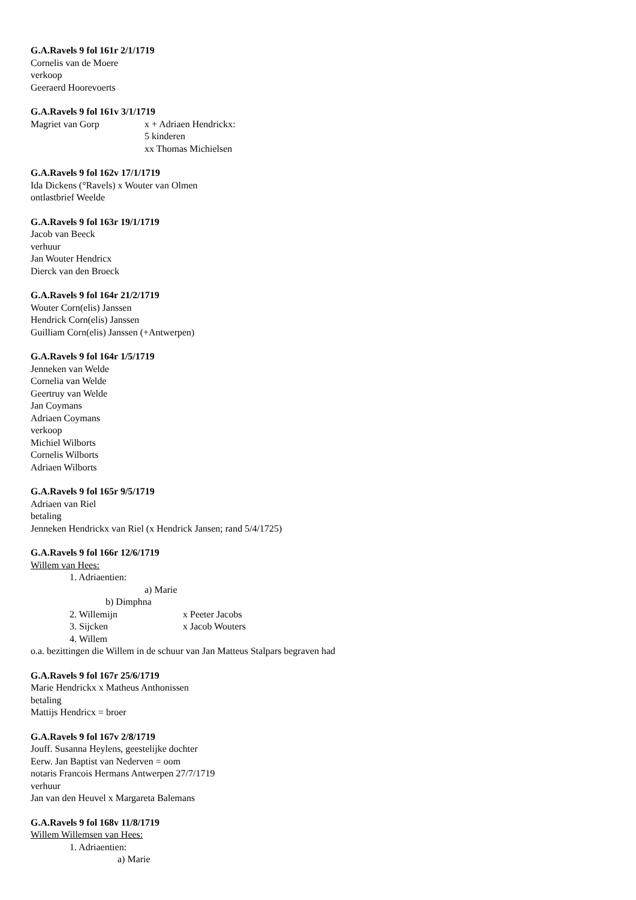G.A.Ravels 9 fol 161r 2/1/1719
Cornelis van de Moere
verkoop
Geeraerd Hoorevoerts
G.A.Ravels 9 fol 161v 3/1/1719
Magriet van Gorp x + Adriaen Hendrickx:
5 kinderen
xx Thomas Michielsen
G.A.Ravels 9 fol 162v 17/1/1719
Ida Dickens (°Ravels) x Wouter van Olmen
ontlastbrief Weelde
G.A.Ravels 9 fol 163r 19/1/1719
Jacob van Beeck
verhuur
Jan Wouter Hendricx
Dierck van den Broeck
G.A.Ravels 9 fol 164r 21/2/1719
Wouter Corn(elis) Janssen
Hendrick Corn(elis) Janssen
Guilliam Corn(elis) Janssen (+Antwerpen)
G.A.Ravels 9 fol 164r 1/5/1719
Jenneken van Welde
Cornelia van Welde
Geertruy van Welde
Jan Coymans
Adriaen Coymans
verkoop
Michiel Wilborts
Cornelis Wilborts
Adriaen Wilborts
G.A.Ravels 9 fol 165r 9/5/1719
Adriaen van Riel
betaling
Jenneken Hendrickx van Riel (x Hendrick Jansen; rand 5/4/1725)
G.A.Ravels 9 fol 166r 12/6/1719
Willem van Hees:
1. Adriaentien:
a) Marie
b) Dimphna
2. Willemijn x Peeter Jacobs
3. Sijcken x Jacob Wouters
4. Willem
o.a. bezittingen die Willem in de schuur van Jan Matteus Stalpars begraven had
G.A.Ravels 9 fol 167r 25/6/1719
Marie Hendrickx x Matheus Anthonissen
betaling
Mattijs Hendricx = broer
G.A.Ravels 9 fol 167v 2/8/1719
Jouff. Susanna Heylens, geestelijke dochter
Eerw. Jan Baptist van Nederven = oom
notaris Francois Hermans Antwerpen 27/7/1719
verhuur
Jan van den Heuvel x Margareta Balemans
G.A.Ravels 9 fol 168v 11/8/1719
Willem Willemsen van Hees:
1. Adriaentien:
a) Marie